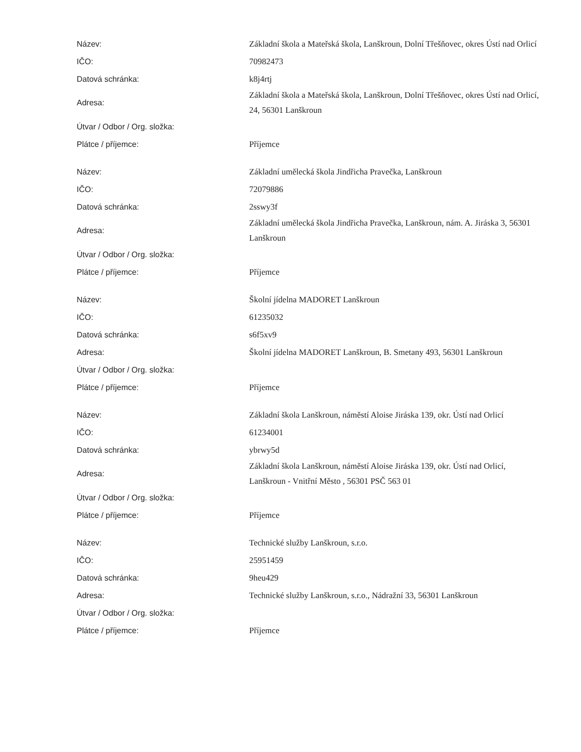| Název: | Základní škola a Mateřská škola, Lanškroun, Dolní Třešňovec, okres Ústí nad Orlicí |
| IČO: | 70982473 |
| Datová schránka: | k8j4rtj |
| Adresa: | Základní škola a Mateřská škola, Lanškroun, Dolní Třešňovec, okres Ústí nad Orlicí, 24, 56301 Lanškroun |
| Útvar / Odbor / Org. složka: | |
| Plátce / příjemce: | Příjemce |
| Název: | Základní umělecká škola Jindřicha Pravečka, Lanškroun |
| IČO: | 72079886 |
| Datová schránka: | 2sswy3f |
| Adresa: | Základní umělecká škola Jindřicha Pravečka, Lanškroun, nám. A. Jiráska 3, 56301 Lanškroun |
| Útvar / Odbor / Org. složka: | |
| Plátce / příjemce: | Příjemce |
| Název: | Školní jídelna MADORET Lanškroun |
| IČO: | 61235032 |
| Datová schránka: | s6f5xv9 |
| Adresa: | Školní jídelna MADORET Lanškroun, B. Smetany 493, 56301 Lanškroun |
| Útvar / Odbor / Org. složka: | |
| Plátce / příjemce: | Příjemce |
| Název: | Základní škola Lanškroun, náměstí Aloise Jiráska 139, okr. Ústí nad Orlicí |
| IČO: | 61234001 |
| Datová schránka: | ybrwy5d |
| Adresa: | Základní škola Lanškroun, náměstí Aloise Jiráska 139, okr. Ústí nad Orlicí, Lanškroun - Vnitřní Město , 56301 PSČ 563 01 |
| Útvar / Odbor / Org. složka: | |
| Plátce / příjemce: | Příjemce |
| Název: | Technické služby Lanškroun, s.r.o. |
| IČO: | 25951459 |
| Datová schránka: | 9heu429 |
| Adresa: | Technické služby Lanškroun, s.r.o., Nádražní 33, 56301 Lanškroun |
| Útvar / Odbor / Org. složka: | |
| Plátce / příjemce: | Příjemce |